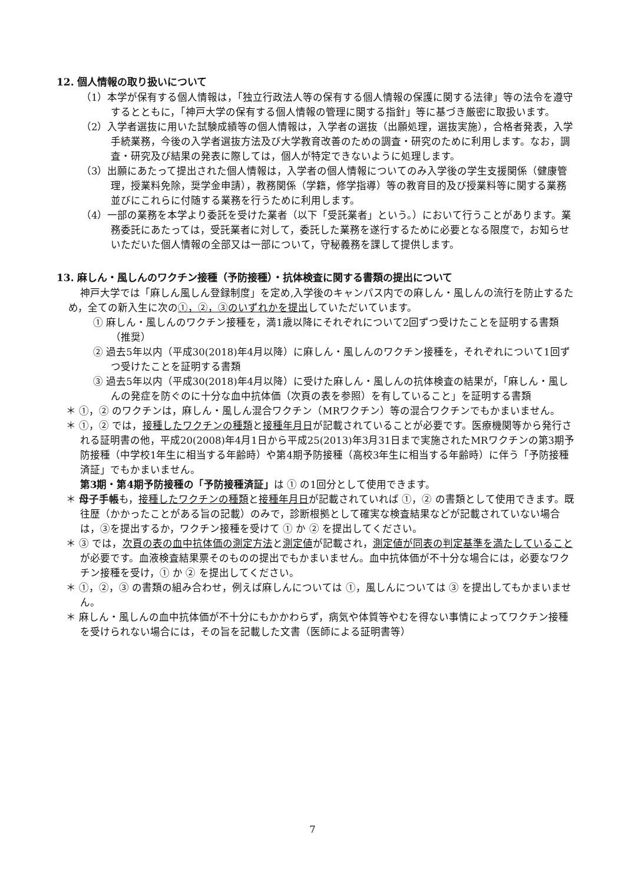12. 個人情報の取り扱いについて
（1）本学が保有する個人情報は，「独立行政法人等の保有する個人情報の保護に関する法律」等の法令を遵守するとともに，「神戸大学の保有する個人情報の管理に関する指針」等に基づき厳密に取扱います。
（2）入学者選抜に用いた試験成績等の個人情報は，入学者の選抜（出願処理，選抜実施），合格者発表，入学手続業務，今後の入学者選抜方法及び大学教育改善のための調査・研究のために利用します。なお，調査・研究及び結果の発表に際しては，個人が特定できないように処理します。
（3）出願にあたって提出された個人情報は，入学者の個人情報についてのみ入学後の学生支援関係（健康管理，授業料免除，奨学金申請），教務関係（学籍，修学指導）等の教育目的及び授業料等に関する業務並びにこれらに付随する業務を行うために利用します。
（4）一部の業務を本学より委託を受けた業者（以下「受託業者」という。）において行うことがあります。業務委託にあたっては，受託業者に対して，委託した業務を遂行するために必要となる限度で，お知らせいただいた個人情報の全部又は一部について，守秘義務を課して提供します。
13. 麻しん・風しんのワクチン接種（予防接種）・抗体検査に関する書類の提出について
神戸大学では「麻しん風しん登録制度」を定め,入学後のキャンパス内での麻しん・風しんの流行を防止するため，全ての新入生に次の①，②，③のいずれかを提出していただいています。
① 麻しん・風しんのワクチン接種を，満1歳以降にそれぞれについて2回ずつ受けたことを証明する書類（推奨）
② 過去5年以内（平成30(2018)年4月以降）に麻しん・風しんのワクチン接種を，それぞれについて1回ずつ受けたことを証明する書類
③ 過去5年以内（平成30(2018)年4月以降）に受けた麻しん・風しんの抗体検査の結果が，「麻しん・風しんの発症を防ぐのに十分な血中抗体価（次頁の表を参照）を有していること」を証明する書類
＊ ①，② のワクチンは，麻しん・風しん混合ワクチン（MRワクチン）等の混合ワクチンでもかまいません。
＊ ①，② では，接種したワクチンの種類と接種年月日が記載されていることが必要です。医療機関等から発行される証明書の他，平成20(2008)年4月1日から平成25(2013)年3月31日まで実施されたMRワクチンの第3期予防接種（中学校1年生に相当する年齢時）や第4期予防接種（高校3年生に相当する年齢時）に伴う「予防接種済証」でもかまいません。
第3期・第4期予防接種の「予防接種済証」は ① の1回分として使用できます。
＊ 母子手帳も，接種したワクチンの種類と接種年月日が記載されていれば ①，② の書類として使用できます。既往歴（かかったことがある旨の記載）のみで，診断根拠として確実な検査結果などが記載されていない場合は，③を提出するか，ワクチン接種を受けて ① か ② を提出してください。
＊ ③ では，次頁の表の血中抗体価の測定方法と測定値が記載され，測定値が同表の判定基準を満たしていることが必要です。血液検査結果票そのものの提出でもかまいません。血中抗体価が不十分な場合には，必要なワクチン接種を受け，① か ② を提出してください。
＊ ①，②，③ の書類の組み合わせ，例えば麻しんについては ①，風しんについては ③ を提出してもかまいません。
＊ 麻しん・風しんの血中抗体価が不十分にもかかわらず，病気や体質等やむを得ない事情によってワクチン接種を受けられない場合には，その旨を記載した文書（医師による証明書等）
7